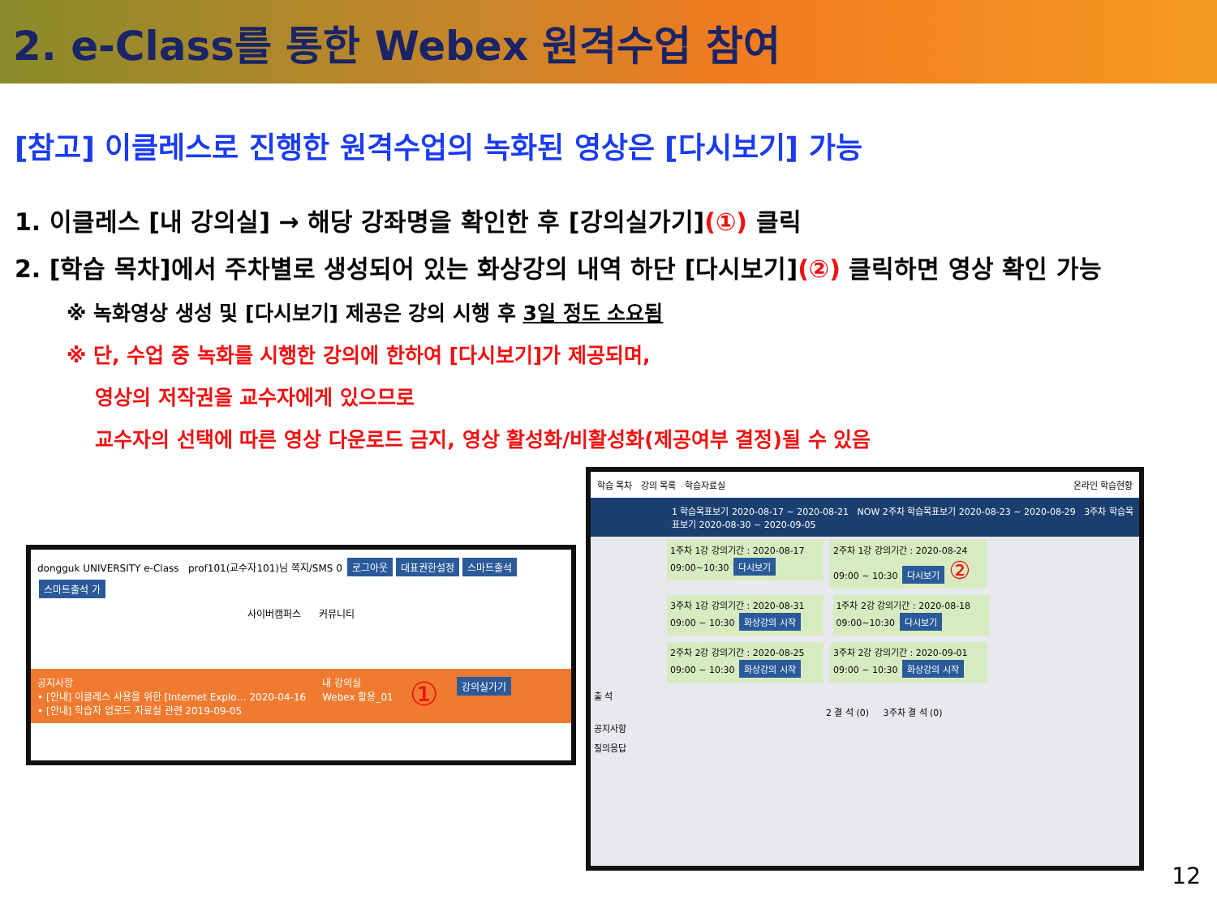2. e-Class를 통한 Webex 원격수업 참여
[참고] 이클레스로 진행한 원격수업의 녹화된 영상은 [다시보기] 가능
1. 이클레스 [내 강의실] → 해당 강좌명을 확인한 후 [강의실가기](①) 클릭
2. [학습 목차]에서 주차별로 생성되어 있는 화상강의 내역 하단 [다시보기](②) 클릭하면 영상 확인 가능
※ 녹화영상 생성 및 [다시보기] 제공은 강의 시행 후 3일 정도 소요됨
※ 단, 수업 중 녹화를 시행한 강의에 한하여 [다시보기]가 제공되며,
영상의 저작권을 교수자에게 있으므로
교수자의 선택에 따른 영상 다운로드 금지, 영상 활성화/비활성화(제공여부 결정)될 수 있음
dongguk UNIVERSITY e-Class prof101(교수자101)님 쪽지/SMS 0 로그아웃 대표권한설정 스마트출석 스마트출석 가
사이버캠퍼스 커뮤니티
공지사항
• [안내] 이클레스 사용을 위한 [Internet Explo… 2020-04-16
• [안내] 학습자 업로드 자료실 관련 2019-09-05
내 강의실
Webex 활용_01
①
강의실가기
학습 목차 강의 목록 학습자료실 온라인 학습현황
1 학습목표보기 2020-08-17 ~ 2020-08-21 NOW 2주차 학습목표보기 2020-08-23 ~ 2020-08-29 3주차 학습목표보기 2020-08-30 ~ 2020-09-05
1주차 1강 강의기간 : 2020-08-17 09:00~10:30 다시보기
2주차 1강 강의기간 : 2020-08-24 09:00 ~ 10:30 다시보기 ②
3주차 1강 강의기간 : 2020-08-31 09:00 ~ 10:30 화상강의 시작
1주차 2강 강의기간 : 2020-08-18 09:00~10:30 다시보기
2주차 2강 강의기간 : 2020-08-25 09:00 ~ 10:30 화상강의 시작
3주차 2강 강의기간 : 2020-09-01 09:00 ~ 10:30 화상강의 시작
출 석
2 결 석 (0) 3주차 결 석 (0)
공지사항
질의응답
12